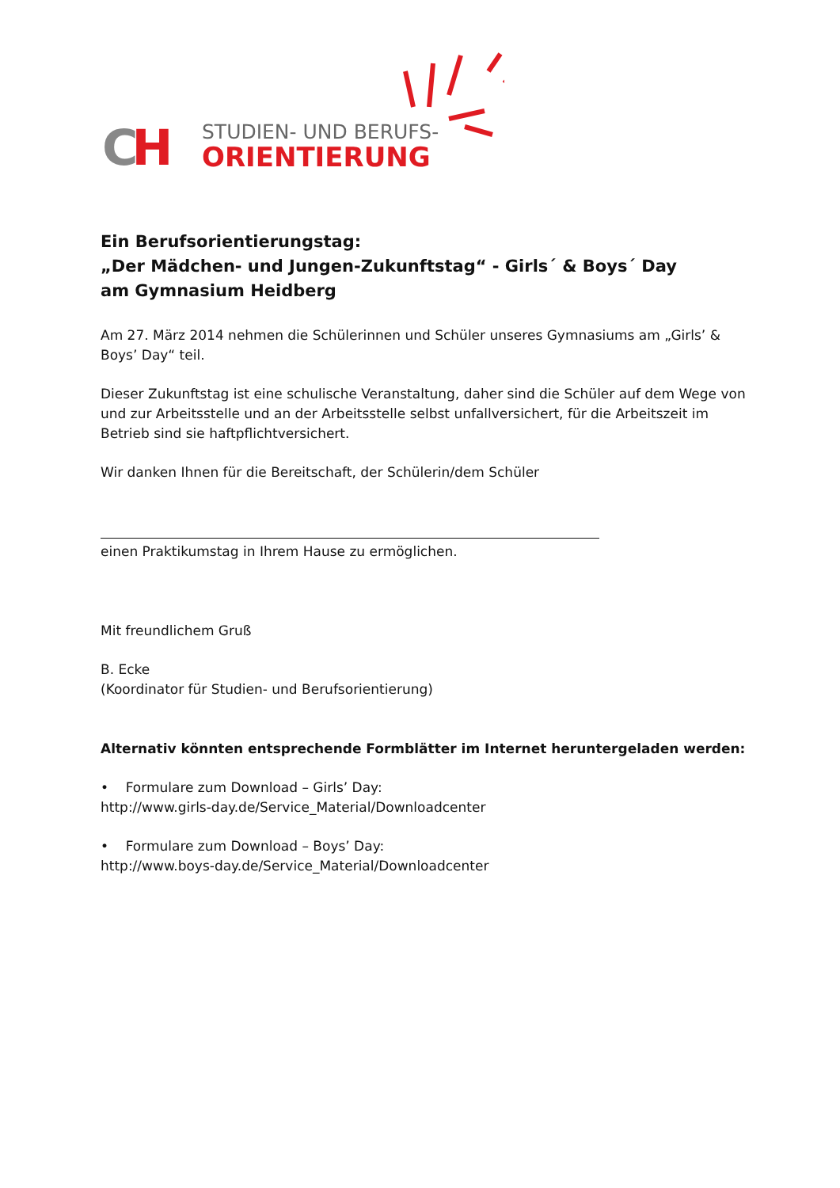CH STUDIEN- UND BERUFS-
ORIENTIERUNG
Ein Berufsorientierungstag:
„Der Mädchen- und Jungen-Zukunftstag“ - Girls´ & Boys´ Day
am Gymnasium Heidberg
Am 27. März 2014 nehmen die Schülerinnen und Schüler unseres Gymnasiums am „Girls’ & Boys’ Day“ teil.
Dieser Zukunftstag ist eine schulische Veranstaltung, daher sind die Schüler auf dem Wege von und zur Arbeitsstelle und an der Arbeitsstelle selbst unfallversichert, für die Arbeitszeit im Betrieb sind sie haftpflichtversichert.
Wir danken Ihnen für die Bereitschaft, der Schülerin/dem Schüler
einen Praktikumstag in Ihrem Hause zu ermöglichen.
Mit freundlichem Gruß
B. Ecke
(Koordinator für Studien- und Berufsorientierung)
Alternativ könnten entsprechende Formblätter im Internet heruntergeladen werden:
• Formulare zum Download – Girls’ Day:
http://www.girls-day.de/Service_Material/Downloadcenter
• Formulare zum Download – Boys’ Day:
http://www.boys-day.de/Service_Material/Downloadcenter